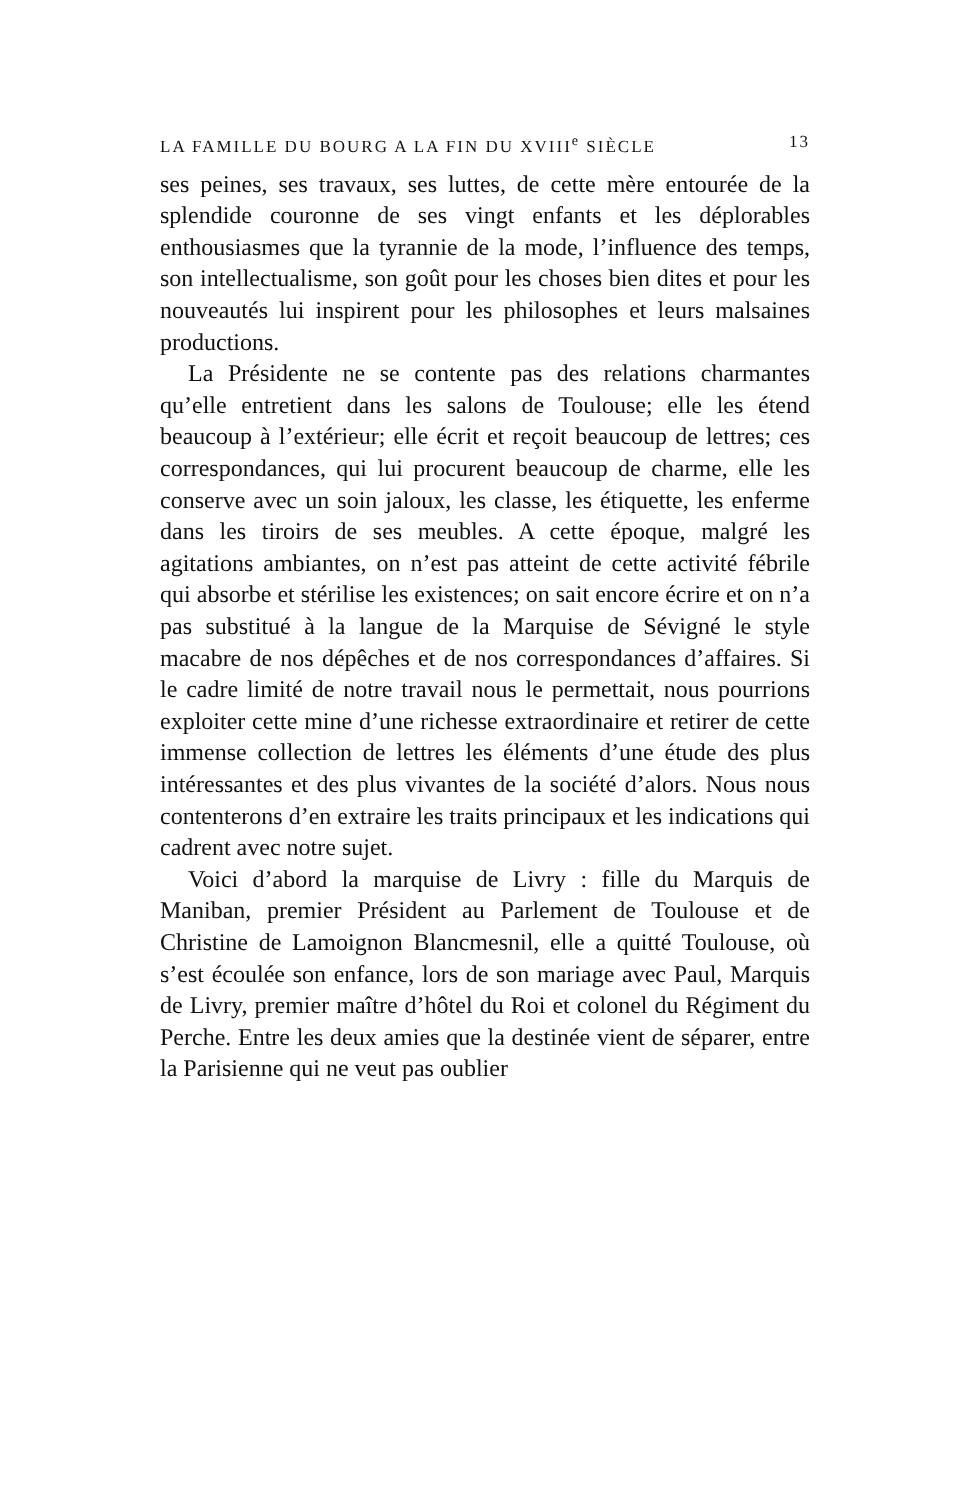LA FAMILLE DU BOURG A LA FIN DU XVIII<sup>e</sup> SIÈCLE 13
ses peines, ses travaux, ses luttes, de cette mère entourée de la splendide couronne de ses vingt enfants et les déplorables enthousiasmes que la tyrannie de la mode, l’influence des temps, son intellectualisme, son goût pour les choses bien dites et pour les nouveautés lui inspirent pour les philosophes et leurs malsaines productions.
La Présidente ne se contente pas des relations charmantes qu’elle entretient dans les salons de Toulouse; elle les étend beaucoup à l’extérieur; elle écrit et reçoit beaucoup de lettres; ces correspondances, qui lui procurent beaucoup de charme, elle les conserve avec un soin jaloux, les classe, les étiquette, les enferme dans les tiroirs de ses meubles. A cette époque, malgré les agitations ambiantes, on n’est pas atteint de cette activité fébrile qui absorbe et stérilise les existences; on sait encore écrire et on n’a pas substitué à la langue de la Marquise de Sévigné le style macabre de nos dépêches et de nos correspondances d’affaires. Si le cadre limité de notre travail nous le permettait, nous pourrions exploiter cette mine d’une richesse extraordinaire et retirer de cette immense collection de lettres les éléments d’une étude des plus intéressantes et des plus vivantes de la société d’alors. Nous nous contenterons d’en extraire les traits principaux et les indications qui cadrent avec notre sujet.
Voici d’abord la marquise de Livry : fille du Marquis de Maniban, premier Président au Parlement de Toulouse et de Christine de Lamoignon Blancmesnil, elle a quitté Toulouse, où s’est écoulée son enfance, lors de son mariage avec Paul, Marquis de Livry, premier maître d’hôtel du Roi et colonel du Régiment du Perche. Entre les deux amies que la destinée vient de séparer, entre la Parisienne qui ne veut pas oublier